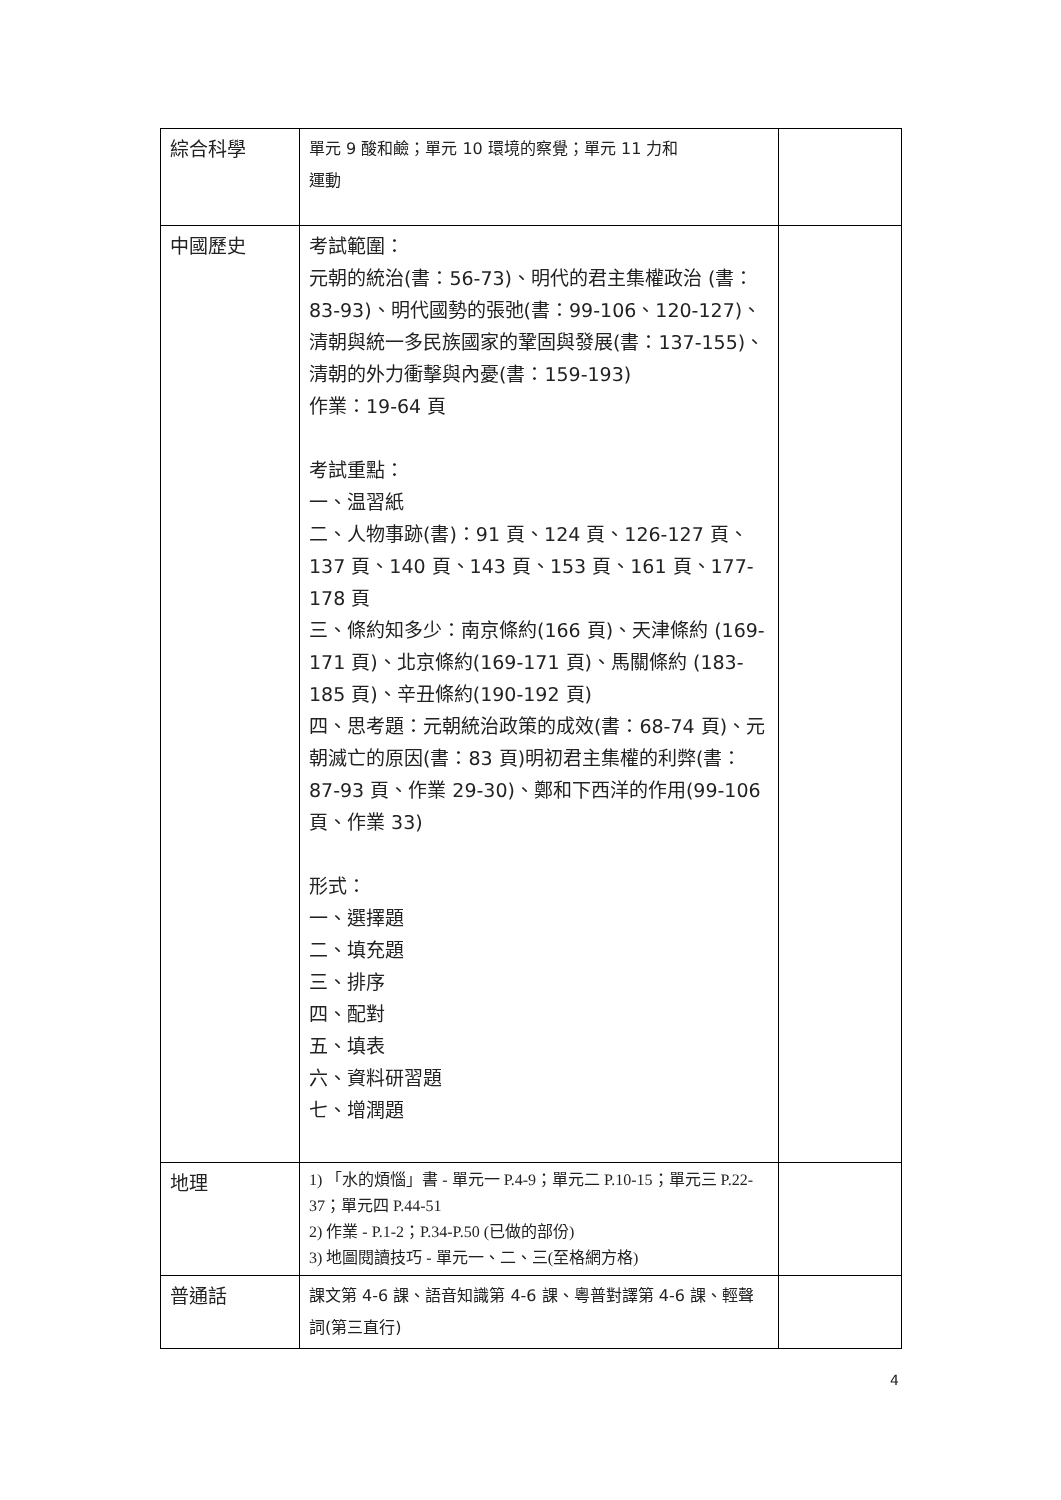| 綜合科學 | 單元 9 酸和鹼；單元 10 環境的察覺；單元 11 力和 運動 | |
| 中國歷史 | 考試範圍： 元朝的統治(書：56-73)、明代的君主集權政治 (書：83-93)、明代國勢的張弛(書：99-106、120-127)、清朝與統一多民族國家的鞏固與發展(書：137-155)、清朝的外力衝擊與內憂(書：159-193) 作業：19-64 頁 考試重點： 一、温習紙 二、人物事跡(書)：91 頁、124 頁、126-127 頁、137 頁、140 頁、143 頁、153 頁、161 頁、177-178 頁 三、條約知多少：南京條約(166 頁)、天津條約 (169-171 頁)、北京條約(169-171 頁)、馬關條約 (183-185 頁)、辛丑條約(190-192 頁) 四、思考題：元朝統治政策的成效(書：68-74 頁)、元朝滅亡的原因(書：83 頁)明初君主集權的利弊(書：87-93 頁、作業 29-30)、鄭和下西洋的作用(99-106 頁、作業 33) 形式： 一、選擇題 二、填充題 三、排序 四、配對 五、填表 六、資料研習題 七、增潤題 | |
| 地理 | 1) 「水的煩惱」書 - 單元一 P.4-9；單元二 P.10-15；單元三 P.22-37；單元四 P.44-51 2) 作業 - P.1-2；P.34-P.50 (已做的部份) 3) 地圖閱讀技巧 - 單元一、二、三(至格網方格) | |
| 普通話 | 課文第 4-6 課、語音知識第 4-6 課、粵普對譯第 4-6 課、輕聲詞(第三直行) | |
4